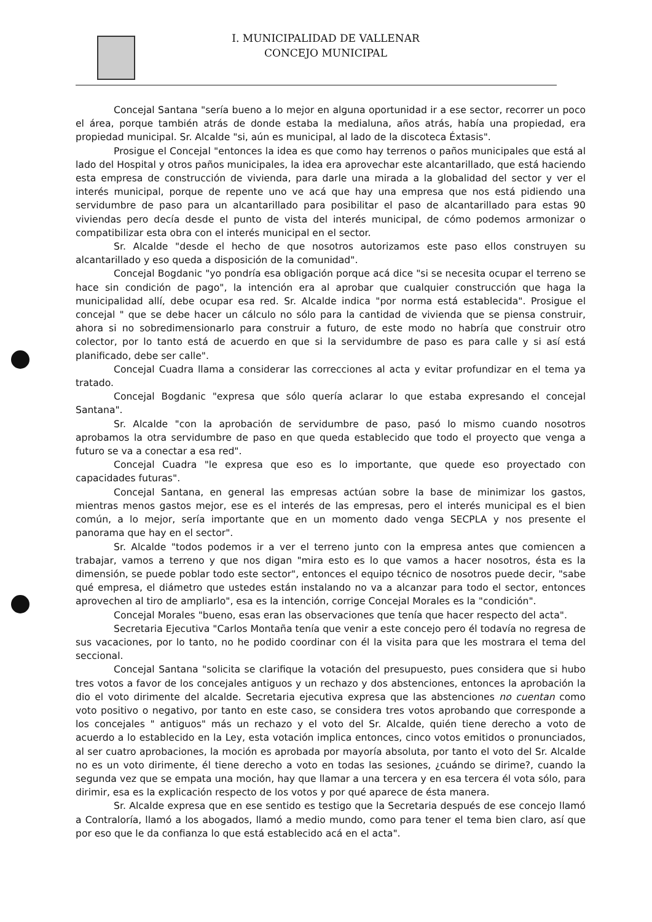I. MUNICIPALIDAD DE VALLENAR
CONCEJO MUNICIPAL
Concejal Santana "sería bueno a lo mejor en alguna oportunidad ir a ese sector, recorrer un poco el área, porque también atrás de donde estaba la medialuna, años atrás, había una propiedad, era propiedad municipal. Sr. Alcalde "si, aún es municipal, al lado de la discoteca Éxtasis".
Prosigue el Concejal "entonces la idea es que como hay terrenos o paños municipales que está al lado del Hospital y otros paños municipales, la idea era aprovechar este alcantarillado, que está haciendo esta empresa de construcción de vivienda, para darle una mirada a la globalidad del sector y ver el interés municipal, porque de repente uno ve acá que hay una empresa que nos está pidiendo una servidumbre de paso para un alcantarillado para posibilitar el paso de alcantarillado para estas 90 viviendas pero decía desde el punto de vista del interés municipal, de cómo podemos armonizar o compatibilizar esta obra con el interés municipal en el sector.
Sr. Alcalde "desde el hecho de que nosotros autorizamos este paso ellos construyen su alcantarillado y eso queda a disposición de la comunidad".
Concejal Bogdanic "yo pondría esa obligación porque acá dice "si se necesita ocupar el terreno se hace sin condición de pago", la intención era al aprobar que cualquier construcción que haga la municipalidad allí, debe ocupar esa red. Sr. Alcalde indica "por norma está establecida". Prosigue el concejal " que se debe hacer un cálculo no sólo para la cantidad de vivienda que se piensa construir, ahora si no sobredimensionarlo para construir a futuro, de este modo no habría que construir otro colector, por lo tanto está de acuerdo en que si la servidumbre de paso es para calle y si así está planificado, debe ser calle".
Concejal Cuadra llama a considerar las correcciones al acta y evitar profundizar en el tema ya tratado.
Concejal Bogdanic "expresa que sólo quería aclarar lo que estaba expresando el concejal Santana".
Sr. Alcalde "con la aprobación de servidumbre de paso, pasó lo mismo cuando nosotros aprobamos la otra servidumbre de paso en que queda establecido que todo el proyecto que venga a futuro se va a conectar a esa red".
Concejal Cuadra "le expresa que eso es lo importante, que quede eso proyectado con capacidades futuras".
Concejal Santana, en general las empresas actúan sobre la base de minimizar los gastos, mientras menos gastos mejor, ese es el interés de las empresas, pero el interés municipal es el bien común, a lo mejor, sería importante que en un momento dado venga SECPLA y nos presente el panorama que hay en el sector".
Sr. Alcalde "todos podemos ir a ver el terreno junto con la empresa antes que comiencen a trabajar, vamos a terreno y que nos digan "mira esto es lo que vamos a hacer nosotros, ésta es la dimensión, se puede poblar todo este sector", entonces el equipo técnico de nosotros puede decir, "sabe qué empresa, el diámetro que ustedes están instalando no va a alcanzar para todo el sector, entonces aprovechen al tiro de ampliarlo", esa es la intención, corrige Concejal Morales es la "condición".
Concejal Morales "bueno, esas eran las observaciones que tenía que hacer respecto del acta".
Secretaria Ejecutiva "Carlos Montaña tenía que venir a este concejo pero él todavía no regresa de sus vacaciones, por lo tanto, no he podido coordinar con él la visita para que les mostrara el tema del seccional.
Concejal Santana "solicita se clarifique la votación del presupuesto, pues considera que si hubo tres votos a favor de los concejales antiguos y un rechazo y dos abstenciones, entonces la aprobación la dio el voto dirimente del alcalde. Secretaria ejecutiva expresa que las abstenciones no cuentan como voto positivo o negativo, por tanto en este caso, se considera tres votos aprobando que corresponde a los concejales " antiguos" más un rechazo y el voto del Sr. Alcalde, quién tiene derecho a voto de acuerdo a lo establecido en la Ley, esta votación implica entonces, cinco votos emitidos o pronunciados, al ser cuatro aprobaciones, la moción es aprobada por mayoría absoluta, por tanto el voto del Sr. Alcalde no es un voto dirimente, él tiene derecho a voto en todas las sesiones, ¿cuándo se dirime?, cuando la segunda vez que se empata una moción, hay que llamar a una tercera y en esa tercera él vota sólo, para dirimir, esa es la explicación respecto de los votos y por qué aparece de ésta manera.
Sr. Alcalde expresa que en ese sentido es testigo que la Secretaria después de ese concejo llamó a Contraloría, llamó a los abogados, llamó a medio mundo, como para tener el tema bien claro, así que por eso que le da confianza lo que está establecido acá en el acta".